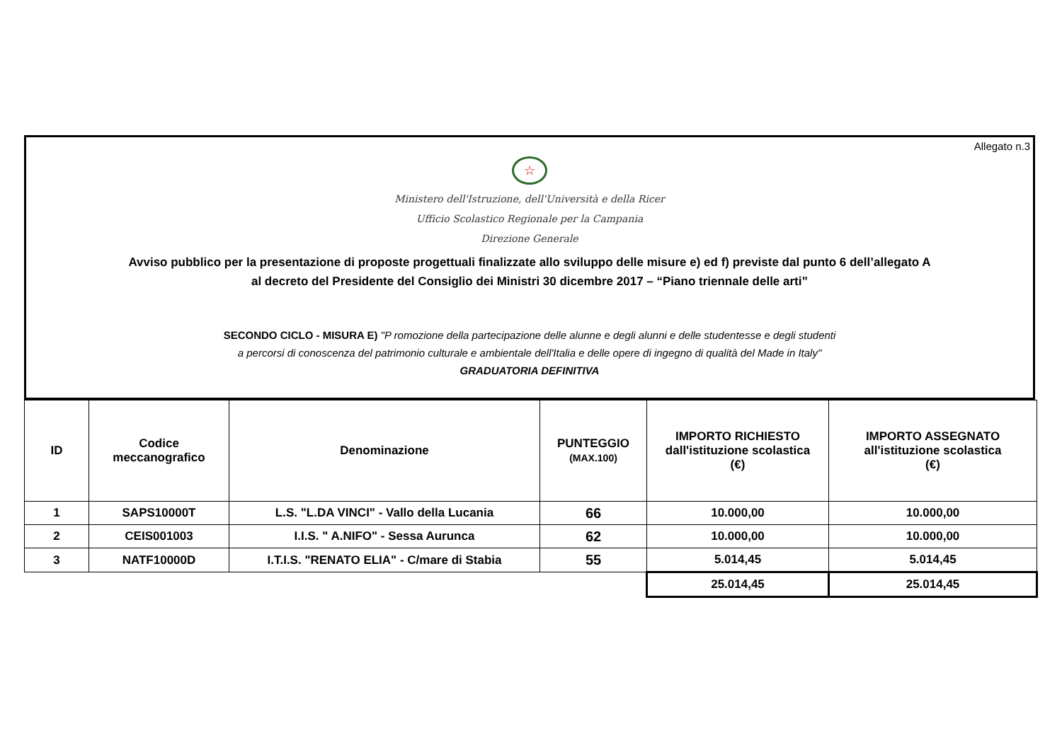Allegato n.3
☆
Ministero dell'Istruzione, dell'Università e della Ricer
Ufficio Scolastico Regionale per la Campania
Direzione Generale
Avviso pubblico per la presentazione di proposte progettuali finalizzate allo sviluppo delle misure e) ed f) previste dal punto 6 dell’allegato A
al decreto del Presidente del Consiglio dei Ministri 30 dicembre 2017 – “Piano triennale delle arti”
SECONDO CICLO - MISURA E) "P romozione della partecipazione delle alunne e degli alunni e delle studentesse e degli studenti
a percorsi di conoscenza del patrimonio culturale e ambientale dell'Italia e delle opere di ingegno di qualità del Made in Italy"
GRADUATORIA DEFINITIVA
| ID | Codice meccanografico | Denominazione | PUNTEGGIO (MAX.100) | IMPORTO RICHIESTO dall'istituzione scolastica (€) | IMPORTO ASSEGNATO all'istituzione scolastica (€) |
| --- | --- | --- | --- | --- | --- |
| 1 | SAPS10000T | L.S. "L.DA VINCI" - Vallo della Lucania | 66 | 10.000,00 | 10.000,00 |
| 2 | CEIS001003 | I.I.S. " A.NIFO" - Sessa Aurunca | 62 | 10.000,00 | 10.000,00 |
| 3 | NATF10000D | I.T.I.S. "RENATO ELIA" - C/mare di Stabia | 55 | 5.014,45 | 5.014,45 |
| | | | | 25.014,45 | 25.014,45 |